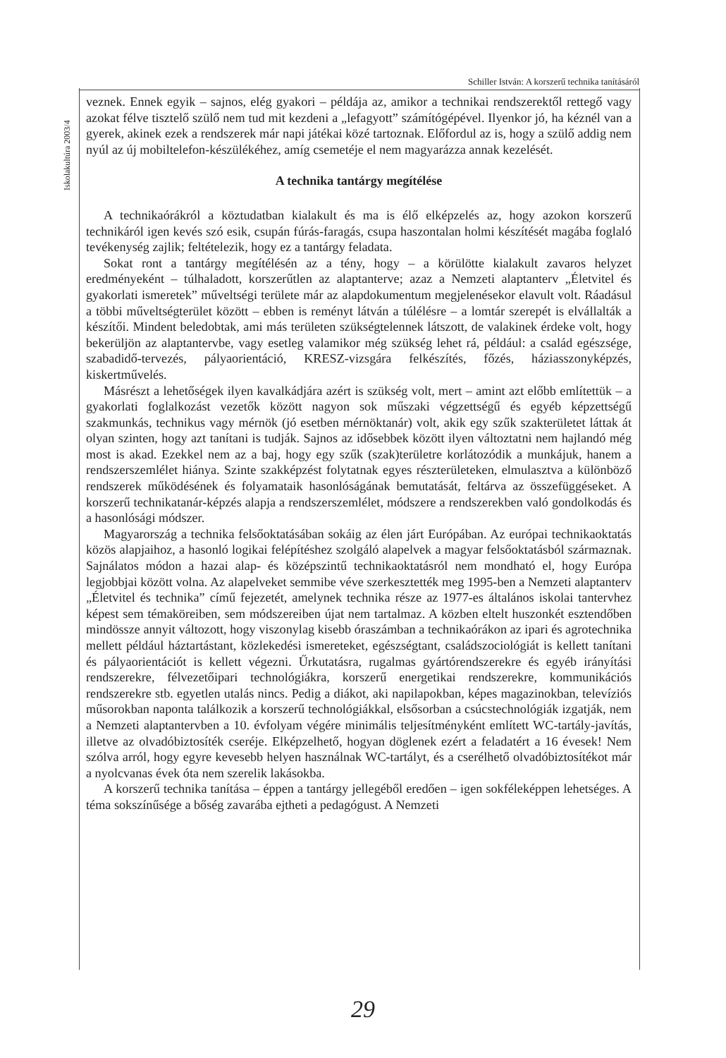Schiller István: A korszerű technika tanításáról
Iskolakultúra 2003/4
veznek. Ennek egyik – sajnos, elég gyakori – példája az, amikor a technikai rendszerektől rettegő vagy azokat félve tisztelő szülő nem tud mit kezdeni a „lefagyott” számítógépével. Ilyenkor jó, ha kéznél van a gyerek, akinek ezek a rendszerek már napi játékai közé tartoznak. Előfordul az is, hogy a szülő addig nem nyúl az új mobiltelefon-készülékéhez, amíg csemetéje el nem magyarázza annak kezelését.
A technika tantárgy megítélése
A technikaórákról a köztudatban kialakult és ma is élő elképzelés az, hogy azokon korszerű technikáról igen kevés szó esik, csupán fúrás-faragás, csupa haszontalan holmi készítését magába foglaló tevékenység zajlik; feltételezik, hogy ez a tantárgy feladata.
Sokat ront a tantárgy megítélésén az a tény, hogy – a körülötte kialakult zavaros helyzet eredményeként – túlhaladott, korszerűtlen az alaptanterve; azaz a Nemzeti alaptanterv „Életvitel és gyakorlati ismeretek” műveltségi területe már az alapdokumentum megjelenésekor elavult volt. Ráadásul a többi műveltségterület között – ebben is reményt látván a túlélésre – a lomtár szerepét is elvállalták a készítői. Mindent beledobtak, ami más területen szükségtelennek látszott, de valakinek érdeke volt, hogy bekerüljön az alaptantervbe, vagy esetleg valamikor még szükség lehet rá, például: a család egészsége, szabadidő-tervezés, pályaorientáció, KRESZ-vizsgára felkészítés, főzés, háziasszonyképzés, kiskertművelés.
Másrészt a lehetőségek ilyen kavalkádjára azért is szükség volt, mert – amint azt előbb említettük – a gyakorlati foglalkozást vezetők között nagyon sok műszaki végzettségű és egyéb képzettségű szakmunkás, technikus vagy mérnök (jó esetben mérnöktanár) volt, akik egy szűk szakterületet láttak át olyan szinten, hogy azt tanítani is tudják. Sajnos az idősebbek között ilyen változtatni nem hajlandó még most is akad. Ezekkel nem az a baj, hogy egy szűk (szak)területre korlátozódik a munkájuk, hanem a rendszerszemlélet hiánya. Szinte szakképzést folytatnak egyes részterületeken, elmulasztva a különböző rendszerek működésének és folyamataik hasonlóságának bemutatását, feltárva az összefüggéseket. A korszerű technikatanár-képzés alapja a rendszerszemlélet, módszere a rendszerekben való gondolkodás és a hasonlósági módszer.
Magyarország a technika felsőoktatásában sokáig az élen járt Európában. Az európai technikaoktatás közös alapjaihoz, a hasonló logikai felépítéshez szolgáló alapelvek a magyar felsőoktatásból származnak. Sajnálatos módon a hazai alap- és középszintű technikaoktatásról nem mondható el, hogy Európa legjobbjai között volna. Az alapelveket semmibe véve szerkesztették meg 1995-ben a Nemzeti alaptanterv „Életvitel és technika” című fejezetét, amelynek technika része az 1977-es általános iskolai tantervhez képest sem témaköreiben, sem módszereiben újat nem tartalmaz. A közben eltelt huszonkét esztendőben mindössze annyit változott, hogy viszonylag kisebb óraszámban a technikaórákon az ipari és agrotechnika mellett például háztartástant, közlekedési ismereteket, egészségtant, családszociológiát is kellett tanítani és pályaorientációt is kellett végezni. Űrkutatásra, rugalmas gyártórendszerekre és egyéb irányítási rendszerekre, félvezetőipari technológiákra, korszerű energetikai rendszerekre, kommunikációs rendszerekre stb. egyetlen utalás nincs. Pedig a diákot, aki napilapokban, képes magazinokban, televíziós műsorokban naponta találkozik a korszerű technológiákkal, elsősorban a csúcstechnológiák izgatják, nem a Nemzeti alaptantervben a 10. évfolyam végére minimális teljesítményként említett WC-tartály-javítás, illetve az olvadóbiztosíték cseréje. Elképzelhető, hogyan döglenek ezért a feladatért a 16 évesek! Nem szólva arról, hogy egyre kevesebb helyen használnak WC-tartályt, és a cserélhető olvadóbiztosítékot már a nyolcvanas évek óta nem szerelik lakásokba.
A korszerű technika tanítása – éppen a tantárgy jellegéből eredően – igen sokféleképpen lehetséges. A téma sokszínűsége a bőség zavarába ejtheti a pedagógust. A Nemzeti
29